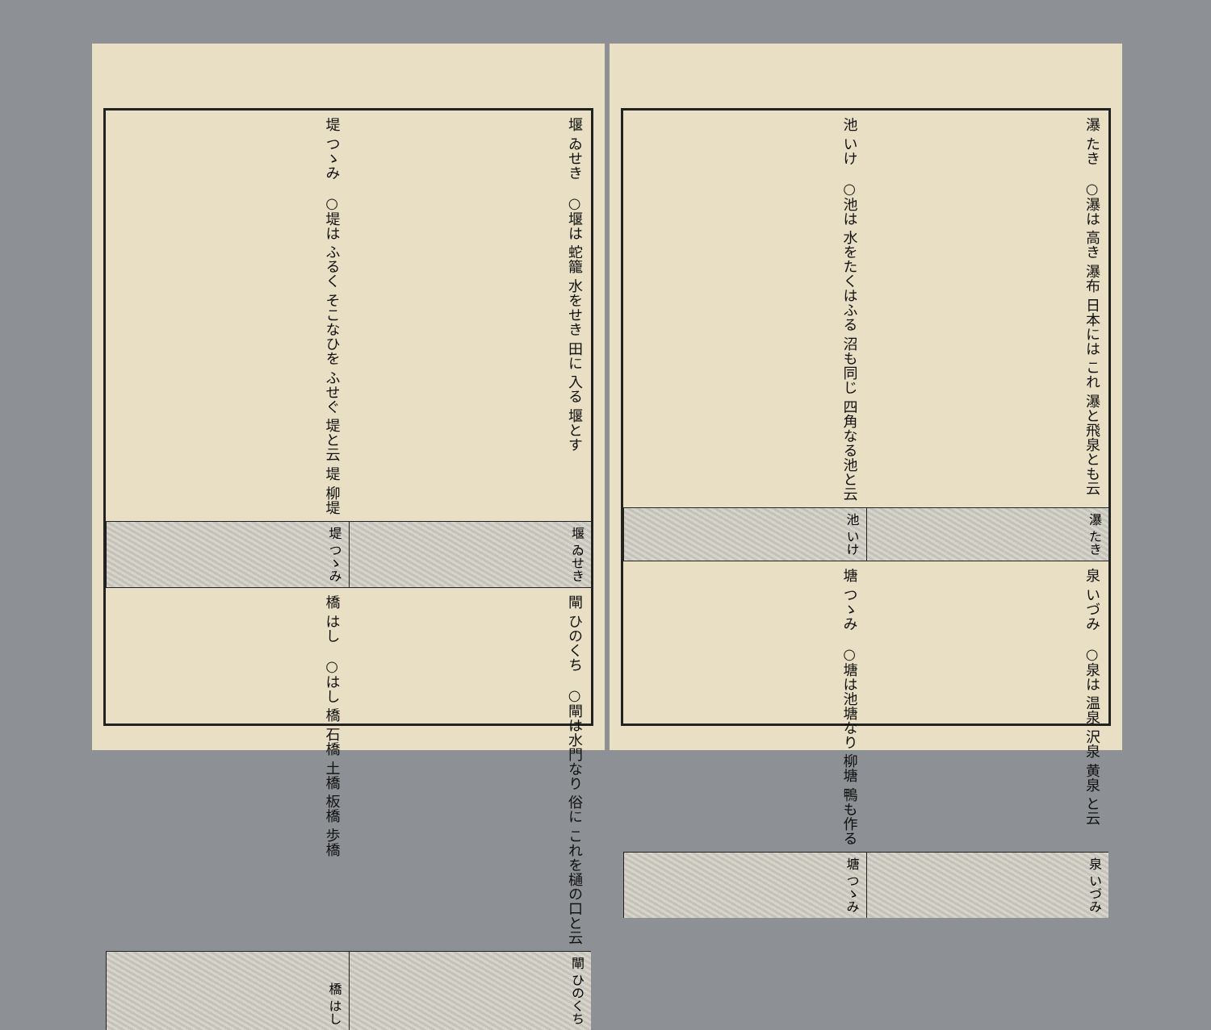堤 つゝみ　○堤は ふるく そこなひを ふせぐ 堤と云 堤 柳堤
堰 ゐせき　○堰は 蛇籠 水をせき 田に 入る 堰とす
堤 つゝみ
堰 ゐせき
橋 はし　○はし 橋 石橋 土橋 板橋 歩橋
閘 ひのくち　○閘は水門なり 俗に これを樋の口と云
橋 はし
閘 ひのくち
池 いけ　○池は 水をたくはふる 沼も同じ 四角なる池と云
瀑 たき　○瀑は 高き 瀑布 日本には これ 瀑と飛泉とも云
池 いけ
瀑 たき
塘 つゝみ　○塘は池塘なり 柳塘 鴨も作る
泉 いづみ　○泉は 温泉 沢泉 黄泉 と云
塘 つゝみ
泉 いづみ